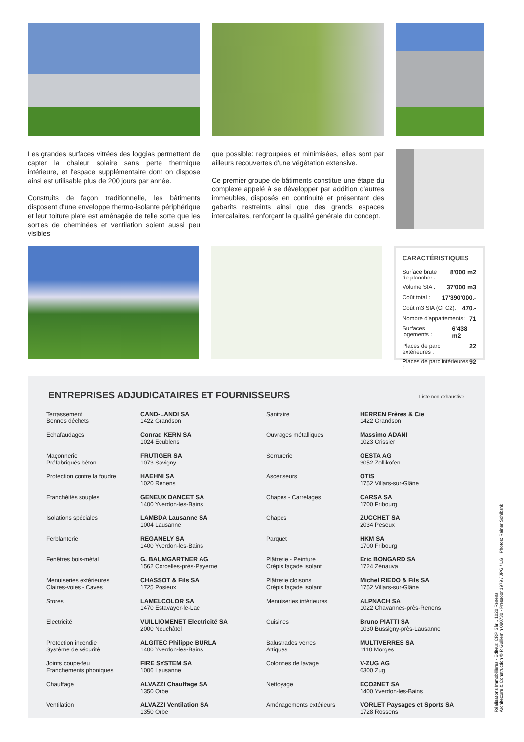Les grandes surfaces vitrées des loggias permettent de capter la chaleur solaire sans perte thermique intérieure, et l'espace supplémentaire dont on dispose ainsi est utilisable plus de 200 jours par année.
Construits de façon traditionnelle, les bâtiments disposent d'une enveloppe thermo-isolante périphérique et leur toiture plate est aménagée de telle sorte que les sorties de cheminées et ventilation soient aussi peu visibles
que possible: regroupées et minimisées, elles sont par ailleurs recouvertes d'une végétation extensive.
Ce premier groupe de bâtiments constitue une étape du complexe appelé à se développer par addition d'autres immeubles, disposés en continuité et présentant des gabarits restreints ainsi que des grands espaces intercalaires, renforçant la qualité générale du concept.
CARACTÉRISTIQUES
Surface brute
de plancher : 8'000 m2
Volume SIA : 37'000 m3
Coût total : 17'390'000.-
Coût m3 SIA (CFC2): 470.-
Nombre d'appartements: 71
Surfaces logements : 6'438 m2
Places de parc extérieures : 22
Places de parc intérieures : 92
ENTREPRISES ADJUDICATAIRES ET FOURNISSEURS Liste non exhaustive
| Terrassement Bennes déchets | CAND-LANDI SA 1422 Grandson | Sanitaire | HERREN Frères & Cie 1422 Grandson |
| Echafaudages | Conrad KERN SA 1024 Ecublens | Ouvrages métalliques | Massimo ADANI 1023 Crissier |
| Maçonnerie Préfabriqués béton | FRUTIGER SA 1073 Savigny | Serrurerie | GESTA AG 3052 Zollikofen |
| Protection contre la foudre | HAEHNI SA 1020 Renens | Ascenseurs | OTIS 1752 Villars-sur-Glâne |
| Etanchéités souples | GENEUX DANCET SA 1400 Yverdon-les-Bains | Chapes - Carrelages | CARSA SA 1700 Fribourg |
| Isolations spéciales | LAMBDA Lausanne SA 1004 Lausanne | Chapes | ZUCCHET SA 2034 Peseux |
| Ferblanterie | REGANELY SA 1400 Yverdon-les-Bains | Parquet | HKM SA 1700 Fribourg |
| Fenêtres bois-métal | G. BAUMGARTNER AG 1562 Corcelles-près-Payerne | Plâtrerie - Peinture Crépis façade isolant | Eric BONGARD SA 1724 Zénauva |
| Menuiseries extérieures Claires-voies - Caves | CHASSOT & Fils SA 1725 Posieux | Plâtrerie cloisons Crépis façade isolant | Michel RIEDO & Fils SA 1752 Villars-sur-Glâne |
| Stores | LAMELCOLOR SA 1470 Estavayer-le-Lac | Menuiseries intérieures | ALPNACH SA 1022 Chavannes-près-Renens |
| Electricité | VUILLIOMENET Electricité SA 2000 Neuchâtel | Cuisines | Bruno PIATTI SA 1030 Bussigny-près-Lausanne |
| Protection incendie Système de sécurité | ALGITEC Philippe BURLA 1400 Yverdon-les-Bains | Balustrades verres Attiques | MULTIVERRES SA 1110 Morges |
| Joints coupe-feu Etanchements phoniques | FIRE SYSTEM SA 1006 Lausanne | Colonnes de lavage | V-ZUG AG 6300 Zug |
| Chauffage | ALVAZZI Chauffage SA 1350 Orbe | Nettoyage | ECO2NET SA 1400 Yverdon-les-Bains |
| Ventilation | ALVAZZI Ventilation SA 1350 Orbe | Aménagements extérieurs | VORLET Paysages et Sports SA 1728 Rossens |
Réalisations Immobilières - Editeur: CRP Sàrl., 1020 Renens
Architecture & Construction © P. Guillemin 080730 - Pressoor 1979 / JPG / LG Photos: Rainer Sohlbank